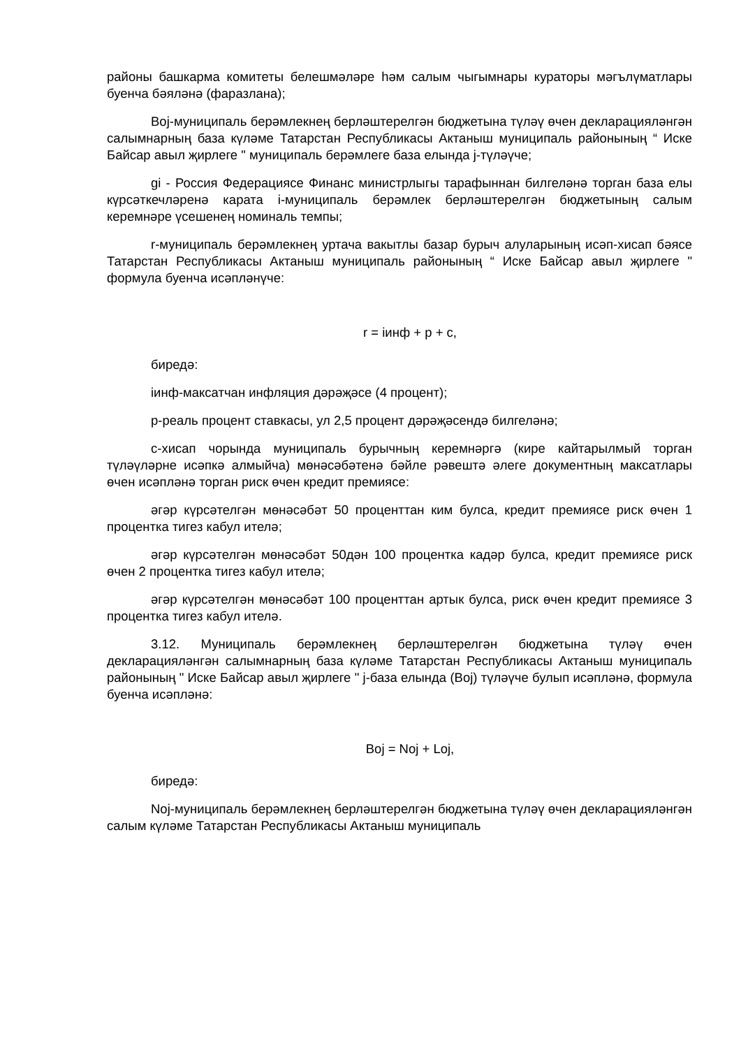районы башкарма комитеты белешмәләре һәм салым чыгымнары кураторы мәгълүматлары буенча бәяләнә (фаразлана);
Boj-муниципаль берәмлекнең берләштерелгән бюджетына түләү өчен декларацияләнгән салымнарның база күләме Татарстан Республикасы Актаныш муниципаль районының “ Иске Байсар авыл җирлеге " муниципаль берәмлеге база елында j-түләүче;
gi - Россия Федерациясе Финанс министрлыгы тарафыннан билгеләнә торган база елы күрсәткечләренә карата i-муниципаль берәмлек берләштерелгән бюджетының салым керемнәре үсешенең номиналь темпы;
r-муниципаль берәмлекнең уртача вакытлы базар бурыч алуларының исәп-хисап бәясе Татарстан Республикасы Актаныш муниципаль районының “ Иске Байсар авыл җирлеге " формула буенча исәпләнүче:
r = iинф + p + c,
биредә:
iинф-максатчан инфляция дәрәҗәсе (4 процент);
p-реаль процент ставкасы, ул 2,5 процент дәрәҗәсендә билгеләнә;
c-хисап чорында муниципаль бурычның керемнәргә (кире кайтарылмый торган түләүләрне исәпкә алмыйча) мөнәсәбәтенә бәйле рәвештә әлеге документның максатлары өчен исәпләнә торган риск өчен кредит премиясе:
әгәр күрсәтелгән мөнәсәбәт 50 проценттан ким булса, кредит премиясе риск өчен 1 процентка тигез кабул ителә;
әгәр күрсәтелгән мөнәсәбәт 50дән 100 процентка кадәр булса, кредит премиясе риск өчен 2 процентка тигез кабул ителә;
әгәр күрсәтелгән мөнәсәбәт 100 проценттан артык булса, риск өчен кредит премиясе 3 процентка тигез кабул ителә.
3.12. Муниципаль берәмлекнең берләштерелгән бюджетына түләү өчен декларацияләнгән салымнарның база күләме Татарстан Республикасы Актаныш муниципаль районының " Иске Байсар авыл җирлеге " j-база елында (Boj) түләүче булып исәпләнә, формула буенча исәпләнә:
Boj = Noj + Loj,
биредә:
Noj-муниципаль берәмлекнең берләштерелгән бюджетына түләү өчен декларацияләнгән салым күләме Татарстан Республикасы Актаныш муниципаль